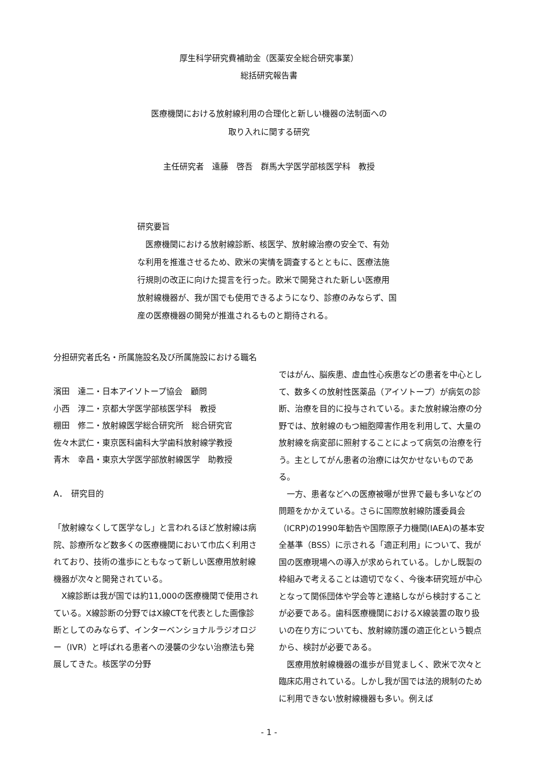厚生科学研究費補助金（医薬安全総合研究事業）
総括研究報告書
医療機関における放射線利用の合理化と新しい機器の法制面への
取り入れに関する研究
主任研究者　遠藤　啓吾　群馬大学医学部核医学科　教授
研究要旨
　医療機関における放射線診断、核医学、放射線治療の安全で、有効な利用を推進させるため、欧米の実情を調査するとともに、医療法施行規則の改正に向けた提言を行った。欧米で開発された新しい医療用放射線機器が、我が国でも使用できるようになり、診療のみならず、国産の医療機器の開発が推進されるものと期待される。
分担研究者氏名・所属施設名及び所属施設における職名
濱田　達二・日本アイソトープ協会　顧問
小西　淳二・京都大学医学部核医学科　教授
棚田　修二・放射線医学総合研究所　総合研究官
佐々木武仁・東京医科歯科大学歯科放射線学教授
青木　幸昌・東京大学医学部放射線医学　助教授
A．　研究目的
「放射線なくして医学なし」と言われるほど放射線は病院、診療所など数多くの医療機関において巾広く利用されており、技術の進歩にともなって新しい医療用放射線機器が次々と開発されている。
　X線診断は我が国では約11,000の医療機関で使用されている。X線診断の分野ではX線CTを代表とした画像診断としてのみならず、インターベンショナルラジオロジー（IVR）と呼ばれる患者への浸襲の少ない治療法も発展してきた。核医学の分野
ではがん、脳疾患、虚血性心疾患などの患者を中心として、数多くの放射性医薬品（アイソトープ）が病気の診断、治療を目的に投与されている。また放射線治療の分野では、放射線のもつ細胞障害作用を利用して、大量の放射線を病変部に照射することによって病気の治療を行う。主としてがん患者の治療には欠かせないものである。
　一方、患者などへの医療被曝が世界で最も多いなどの問題をかかえている。さらに国際放射線防護委員会（ICRP)の1990年勧告や国際原子力機関(IAEA)の基本安全基準（BSS）に示される「適正利用」について、我が国の医療現場への導入が求められている。しかし既製の枠組みで考えることは適切でなく、今後本研究班が中心となって関係団体や学会等と連絡しながら検討することが必要である。歯科医療機関におけるX線装置の取り扱いの在り方についても、放射線防護の適正化という観点から、検討が必要である。
　医療用放射線機器の進歩が目覚ましく、欧米で次々と臨床応用されている。しかし我が国では法的規制のために利用できない放射線機器も多い。例えば
- 1 -